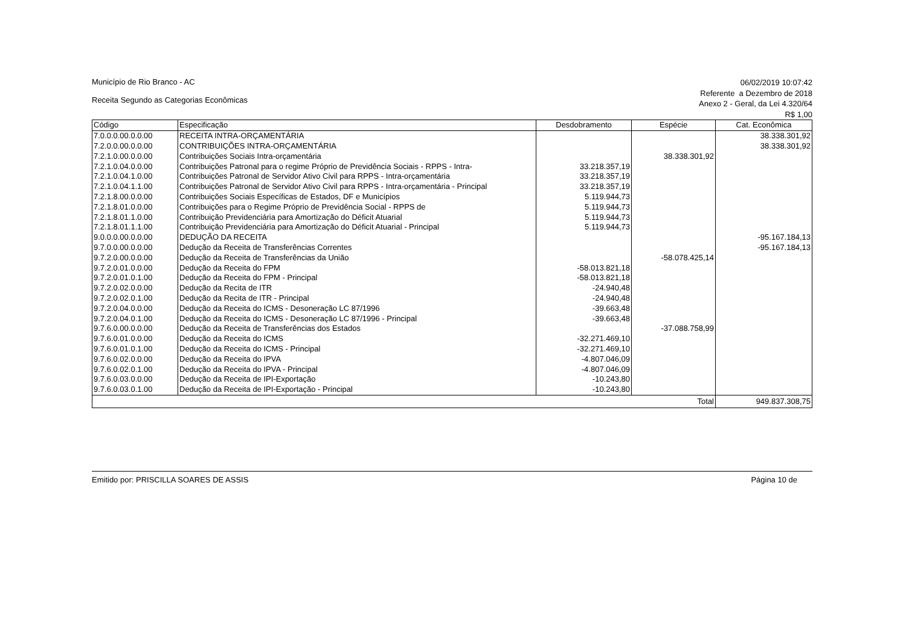Município de Rio Branco - AC
Receita Segundo as Categorias Econômicas
06/02/2019 10:07:42
Referente a Dezembro de 2018
Anexo 2 - Geral, da Lei 4.320/64
R$ 1,00
| Código | Especificação | Desdobramento | Espécie | Cat. Econômica |
| --- | --- | --- | --- | --- |
| 7.0.0.0.00.0.0.00 | RECEITA INTRA-ORÇAMENTÁRIA | | | 38.338.301,92 |
| 7.2.0.0.00.0.0.00 | CONTRIBUIÇÕES INTRA-ORÇAMENTÁRIA | | | 38.338.301,92 |
| 7.2.1.0.00.0.0.00 | Contribuições Sociais Intra-orçamentária | | 38.338.301,92 | |
| 7.2.1.0.04.0.0.00 | Contribuições Patronal para o regime Próprio de Previdência Sociais - RPPS - Intra- | 33.218.357,19 | | |
| 7.2.1.0.04.1.0.00 | Contribuições Patronal de Servidor Ativo Civil para RPPS - Intra-orçamentária | 33.218.357,19 | | |
| 7.2.1.0.04.1.1.00 | Contribuições Patronal de Servidor Ativo Civil para RPPS - Intra-orçamentária - Principal | 33.218.357,19 | | |
| 7.2.1.8.00.0.0.00 | Contribuições Sociais Específicas de Estados, DF e Municípios | 5.119.944,73 | | |
| 7.2.1.8.01.0.0.00 | Contribuições para o Regime Próprio de Previdência Social - RPPS de | 5.119.944,73 | | |
| 7.2.1.8.01.1.0.00 | Contribuição Previdenciária para Amortização do Déficit Atuarial | 5.119.944,73 | | |
| 7.2.1.8.01.1.1.00 | Contribuição Previdenciária para Amortização do Déficit Atuarial - Principal | 5.119.944,73 | | |
| 9.0.0.0.00.0.0.00 | DEDUÇÃO DA RECEITA | | | -95.167.184,13 |
| 9.7.0.0.00.0.0.00 | Dedução da Receita de Transferências Correntes | | | -95.167.184,13 |
| 9.7.2.0.00.0.0.00 | Dedução da Receita de Transferências da União | | -58.078.425,14 | |
| 9.7.2.0.01.0.0.00 | Dedução da Receita do FPM | -58.013.821,18 | | |
| 9.7.2.0.01.0.1.00 | Dedução da Receita do FPM - Principal | -58.013.821,18 | | |
| 9.7.2.0.02.0.0.00 | Dedução da Recita de ITR | -24.940,48 | | |
| 9.7.2.0.02.0.1.00 | Dedução da Recita de ITR - Principal | -24.940,48 | | |
| 9.7.2.0.04.0.0.00 | Dedução da Receita do ICMS - Desoneração LC 87/1996 | -39.663,48 | | |
| 9.7.2.0.04.0.1.00 | Dedução da Receita do ICMS - Desoneração LC 87/1996 - Principal | -39.663,48 | | |
| 9.7.6.0.00.0.0.00 | Dedução da Receita de Transferências dos Estados | | -37.088.758,99 | |
| 9.7.6.0.01.0.0.00 | Dedução da Receita do ICMS | -32.271.469,10 | | |
| 9.7.6.0.01.0.1.00 | Dedução da Receita do ICMS - Principal | -32.271.469,10 | | |
| 9.7.6.0.02.0.0.00 | Dedução da Receita do IPVA | -4.807.046,09 | | |
| 9.7.6.0.02.0.1.00 | Dedução da Receita do IPVA - Principal | -4.807.046,09 | | |
| 9.7.6.0.03.0.0.00 | Dedução da Receita de IPI-Exportação | -10.243,80 | | |
| 9.7.6.0.03.0.1.00 | Dedução da Receita de IPI-Exportação - Principal | -10.243,80 | | |
| Total | | | | 949.837.308,75 |
Emitido por: PRISCILLA SOARES DE ASSIS
Página 10 de